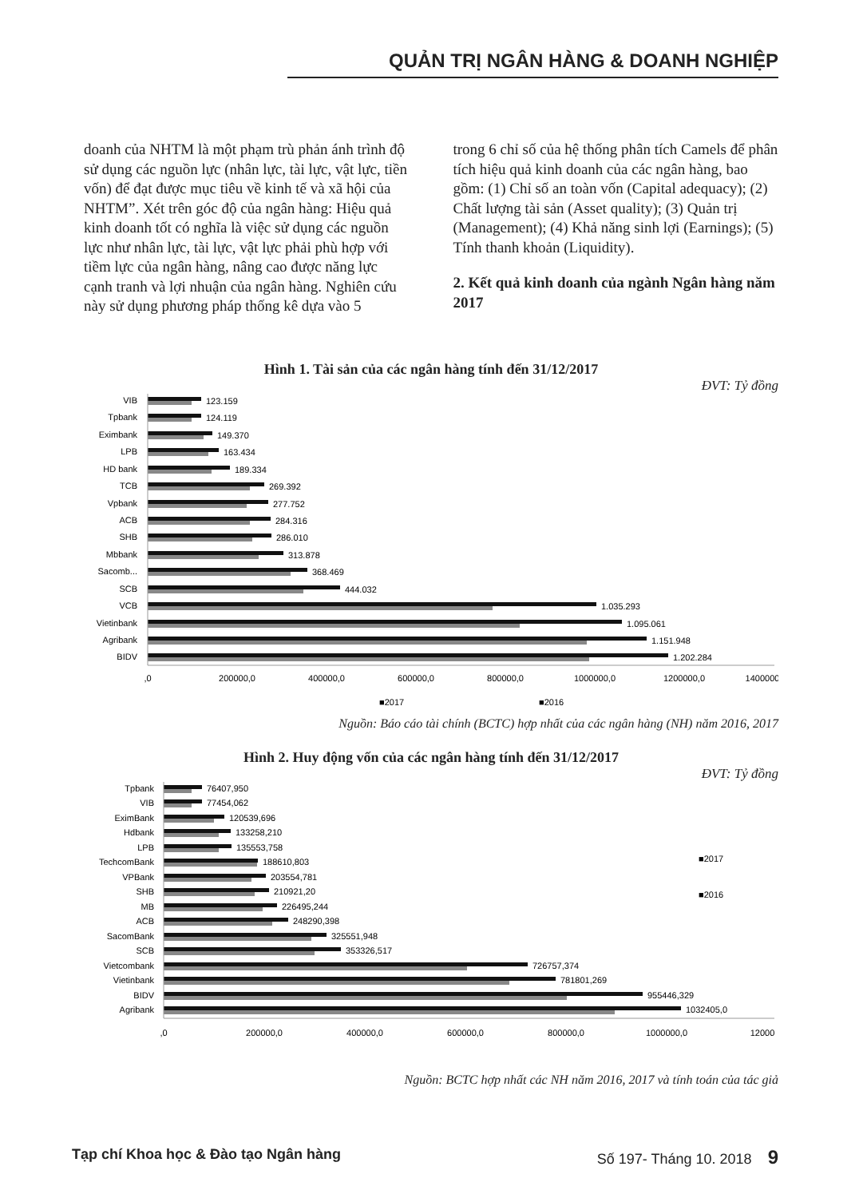QUẢN TRỊ NGÂN HÀNG & DOANH NGHIỆP
doanh của NHTM là một phạm trù phản ánh trình độ sử dụng các nguồn lực (nhân lực, tài lực, vật lực, tiền vốn) để đạt được mục tiêu về kinh tế và xã hội của NHTM”. Xét trên góc độ của ngân hàng: Hiệu quả kinh doanh tốt có nghĩa là việc sử dụng các nguồn lực như nhân lực, tài lực, vật lực phải phù hợp với tiềm lực của ngân hàng, nâng cao được năng lực cạnh tranh và lợi nhuận của ngân hàng. Nghiên cứu này sử dụng phương pháp thống kê dựa vào 5
trong 6 chỉ số của hệ thống phân tích Camels để phân tích hiệu quả kinh doanh của các ngân hàng, bao gồm: (1) Chỉ số an toàn vốn (Capital adequacy); (2) Chất lượng tài sản (Asset quality); (3) Quản trị (Management); (4) Khả năng sinh lợi (Earnings); (5) Tính thanh khoản (Liquidity).
2. Kết quả kinh doanh của ngành Ngân hàng năm 2017
Hình 1. Tài sản của các ngân hàng tính đến 31/12/2017
ĐVT: Tỷ đồng
VIB
Tpbank
Eximbank
LPB
HD bank
TCB
Vpbank
ACB
SHB
Mbbank
Sacomb...
SCB
VCB
Vietinbank
Agribank
BIDV
123.159
124.119
149.370
163.434
189.334
269.392
277.752
284.316
286.010
313.878
368.469
444.032
1.035.293
1.095.061
1.151.948
1.202.284
,0
200000,0
400000,0
600000,0
800000,0
1000000,0
1200000,0
1400000
■2017
■2016
Nguồn: Báo cáo tài chính (BCTC) hợp nhất của các ngân hàng (NH) năm 2016, 2017
Hình 2. Huy động vốn của các ngân hàng tính đến 31/12/2017
ĐVT: Tỷ đồng
Tpbank
VIB
EximBank
Hdbank
LPB
TechcomBank
VPBank
SHB
MB
ACB
SacomBank
SCB
Vietcombank
Vietinbank
BIDV
Agribank
76407,950
77454,062
120539,696
133258,210
135553,758
188610,803
203554,781
210921,20
226495,244
248290,398
325551,948
353326,517
726757,374
781801,269
955446,329
1032405,0
,0
200000,0
400000,0
600000,0
800000,0
1000000,0
12000
■2017
■2016
Nguồn: BCTC hợp nhất các NH năm 2016, 2017 và tính toán của tác giả
Tạp chí Khoa học & Đào tạo Ngân hàng Số 197- Tháng 10. 2018 9